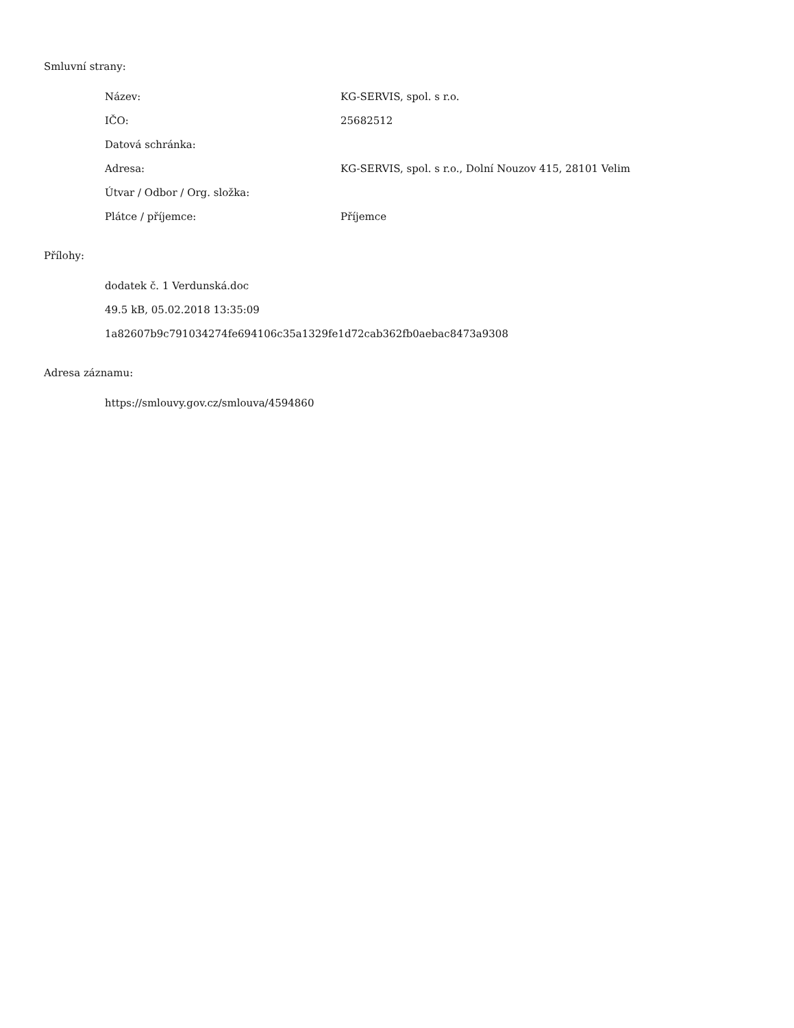Smluvní strany:
| Název: | KG-SERVIS, spol. s r.o. |
| IČO: | 25682512 |
| Datová schránka: | |
| Adresa: | KG-SERVIS, spol. s r.o., Dolní Nouzov 415, 28101 Velim |
| Útvar / Odbor / Org. složka: | |
| Plátce / příjemce: | Příjemce |
Přílohy:
dodatek č. 1 Verdunská.doc
49.5 kB, 05.02.2018 13:35:09
1a82607b9c791034274fe694106c35a1329fe1d72cab362fb0aebac8473a9308
Adresa záznamu:
https://smlouvy.gov.cz/smlouva/4594860